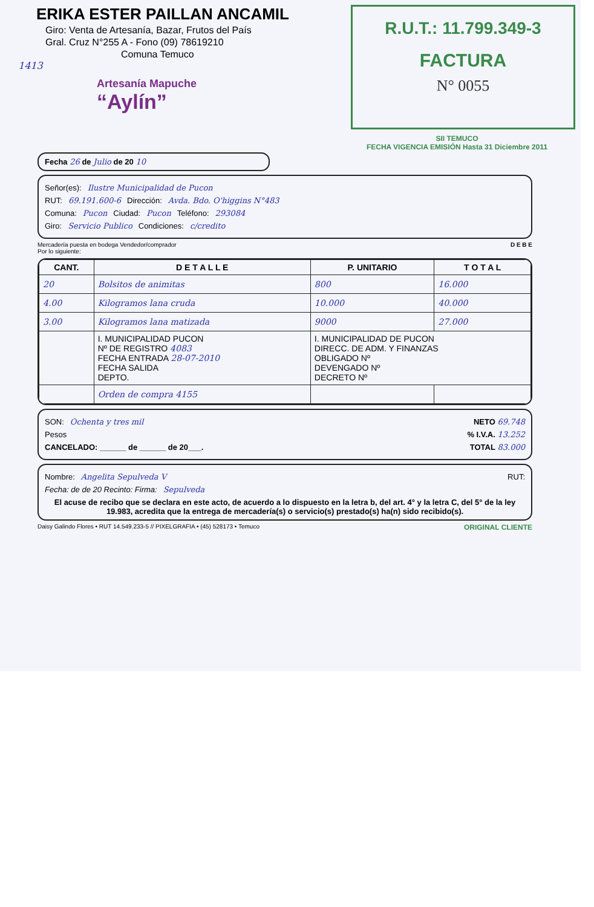ERIKA ESTER PAILLAN ANCAMIL
Giro: Venta de Artesanía, Bazar, Frutos del País
Gral. Cruz N°255 A - Fono (09) 78619210
Comuna Temuco
1413
Artesanía Mapuche
“Aylín”
R.U.T.: 11.799.349-3
FACTURA
N° 0055
SII TEMUCO
FECHA VIGENCIA EMISIÓN Hasta 31 Diciembre 2011
Fecha 26 de Julio de 20 10
Señor(es): Ilustre Municipalidad de Pucon
RUT: 69.191.600-6 Dirección: Avda. Bdo. O'higgins N°483
Comuna: Pucon Ciudad: Pucon Teléfono: 293084
Giro: Servicio Publico Condiciones: c/credito
Mercadería puesta en bodega Vendedor/comprador
Por lo siguiente: D E B E
| CANT. | D E T A L L E | P. UNITARIO | T O T A L |
| --- | --- | --- | --- |
| 20 | Bolsitos de animitas | 800 | 16.000 |
| 4.00 | Kilogramos lana cruda | 10.000 | 40.000 |
| 3.00 | Kilogramos lana matizada | 9000 | 27.000 |
| | I. MUNICIPALIDAD PUCON Nº DE REGISTRO 4083 FECHA ENTRADA 28-07-2010 FECHA SALIDA DEPTO. | I. MUNICIPALIDAD DE PUCON DIRECC. DE ADM. Y FINANZAS OBLIGADO Nº DEVENGADO Nº DECRETO Nº | |
| | Orden de compra 4155 | | |
SON: Ochenta y tres mil NETO 69.748
Pesos % I.V.A. 13.252
CANCELADO: ______ de ______ de 20___. TOTAL 83.000
Nombre: Angelita Sepulveda V RUT:
Fecha: de de 20 Recinto: Firma: Sepulveda
El acuse de recibo que se declara en este acto, de acuerdo a lo dispuesto en la letra b, del art. 4° y la letra C, del 5° de la ley 19.983, acredita que la entrega de mercadería(s) o servicio(s) prestado(s) ha(n) sido recibido(s).
Daisy Galindo Flores • RUT 14.549.233-5 // PIXELGRAFIA • (45) 528173 • Temuco ORIGINAL CLIENTE